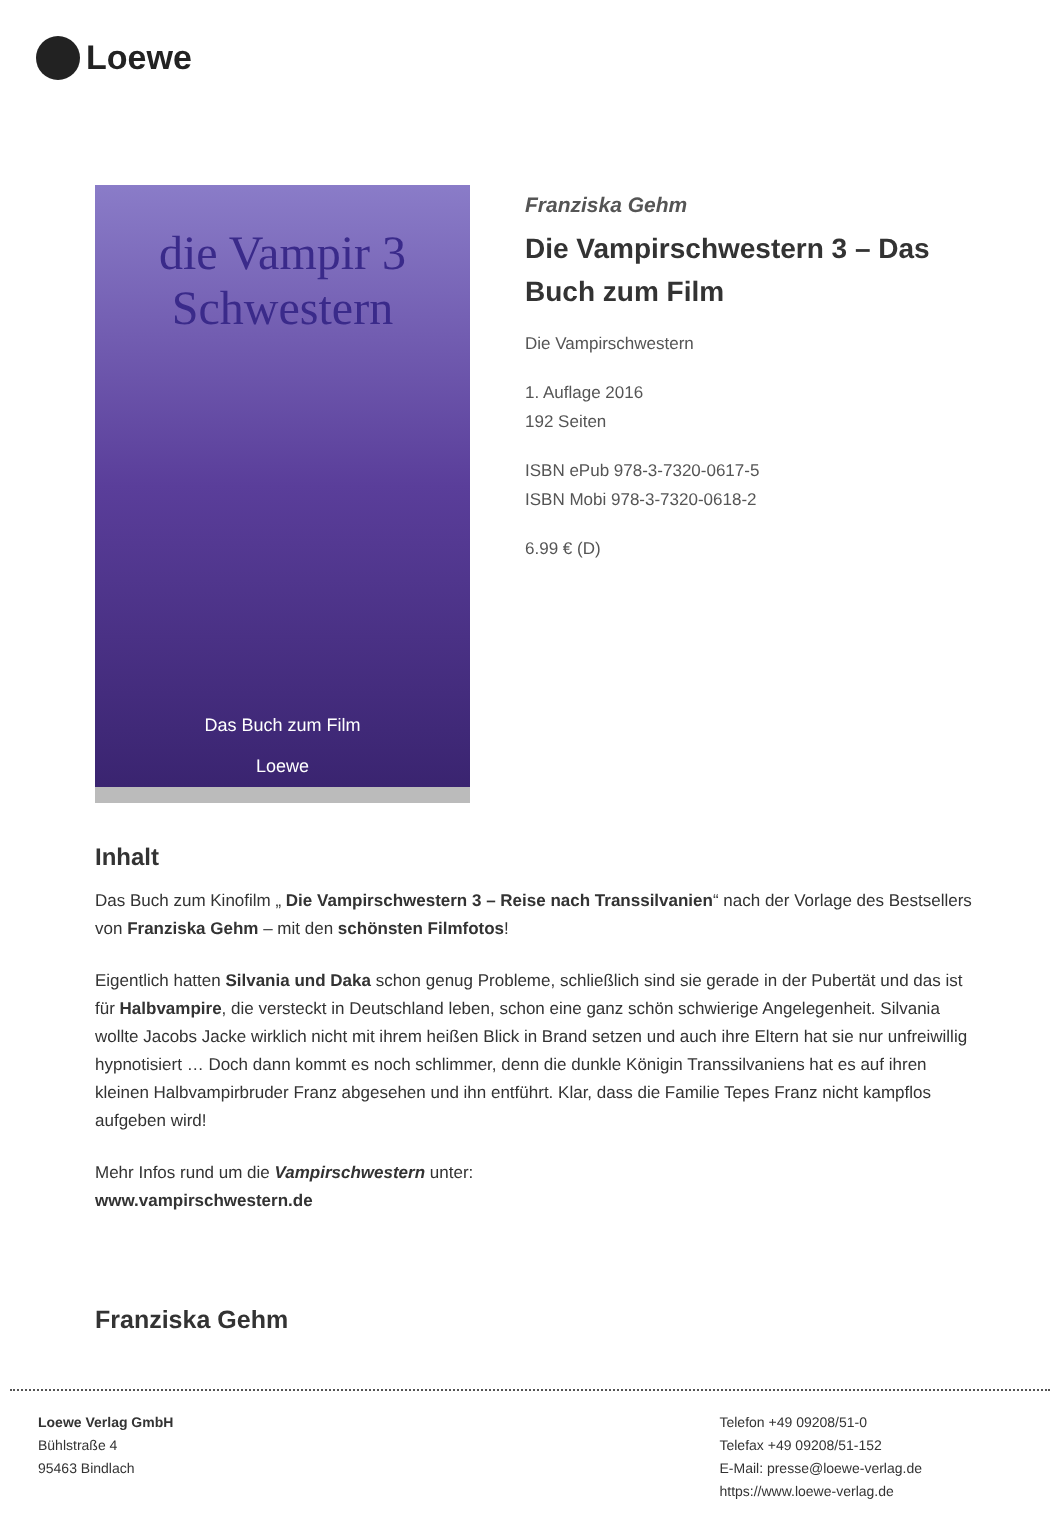Loewe
die Vampir 3
Schwestern
Das Buch zum Film
Loewe
Franziska Gehm
Die Vampirschwestern 3 – Das Buch zum Film
Die Vampirschwestern
1. Auflage 2016
192 Seiten
ISBN ePub 978-3-7320-0617-5
ISBN Mobi 978-3-7320-0618-2
6.99 € (D)
Inhalt
Das Buch zum Kinofilm „ Die Vampirschwestern 3 – Reise nach Transsilvanien“ nach der Vorlage des Bestsellers von Franziska Gehm – mit den schönsten Filmfotos!
Eigentlich hatten Silvania und Daka schon genug Probleme, schließlich sind sie gerade in der Pubertät und das ist für Halbvampire, die versteckt in Deutschland leben, schon eine ganz schön schwierige Angelegenheit. Silvania wollte Jacobs Jacke wirklich nicht mit ihrem heißen Blick in Brand setzen und auch ihre Eltern hat sie nur unfreiwillig hypnotisiert … Doch dann kommt es noch schlimmer, denn die dunkle Königin Transsilvaniens hat es auf ihren kleinen Halbvampirbruder Franz abgesehen und ihn entführt. Klar, dass die Familie Tepes Franz nicht kampflos aufgeben wird!
Mehr Infos rund um die Vampirschwestern unter:
www.vampirschwestern.de
Franziska Gehm
Loewe Verlag GmbH
Bühlstraße 4
95463 Bindlach
Telefon +49 09208/51-0
Telefax +49 09208/51-152
E-Mail: presse@loewe-verlag.de
https://www.loewe-verlag.de